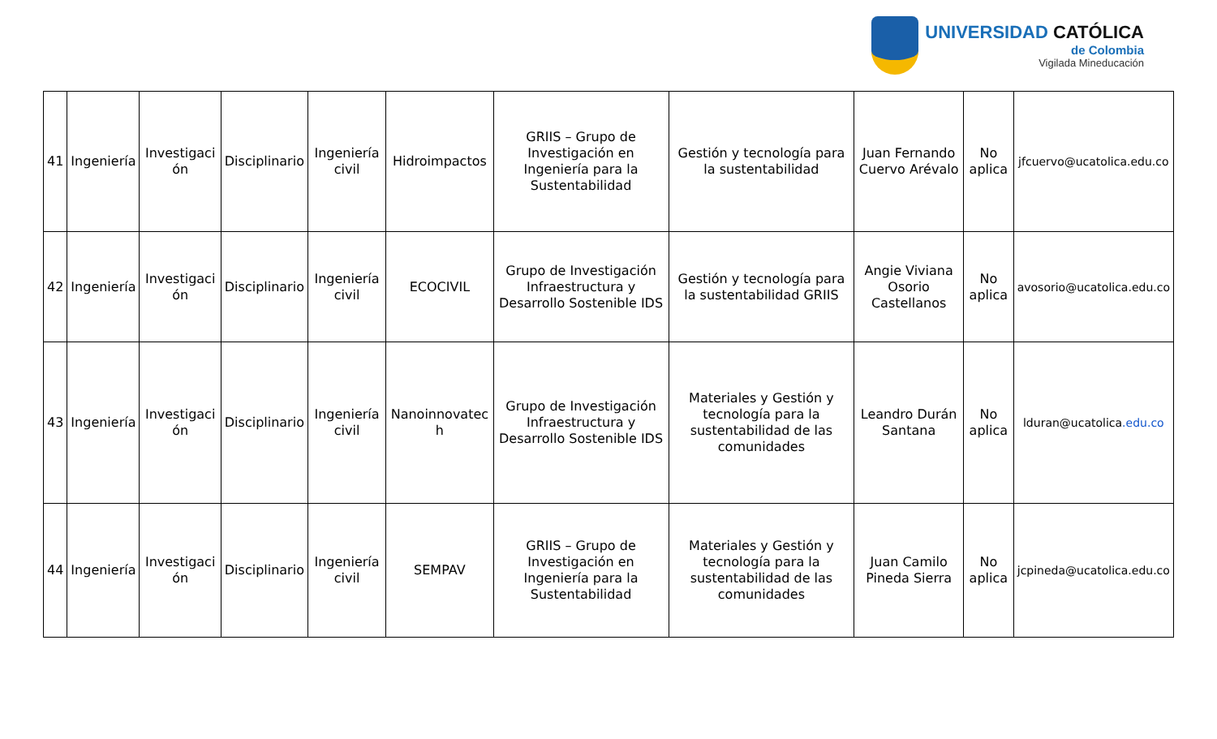UNIVERSIDAD CATÓLICA
de Colombia
Vigilada Mineducación
| 41 | Ingeniería | Investigaci ón | Disciplinario | Ingeniería civil | Hidroimpactos | GRIIS – Grupo de Investigación en Ingeniería para la Sustentabilidad | Gestión y tecnología para la sustentabilidad | Juan Fernando Cuervo Arévalo | No aplica | jfcuervo@ucatolica.edu.co |
| 42 | Ingeniería | Investigaci ón | Disciplinario | Ingeniería civil | ECOCIVIL | Grupo de Investigación Infraestructura y Desarrollo Sostenible IDS | Gestión y tecnología para la sustentabilidad GRIIS | Angie Viviana Osorio Castellanos | No aplica | avosorio@ucatolica.edu.co |
| 43 | Ingeniería | Investigaci ón | Disciplinario | Ingeniería civil | Nanoinnovatec h | Grupo de Investigación Infraestructura y Desarrollo Sostenible IDS | Materiales y Gestión y tecnología para la sustentabilidad de las comunidades | Leandro Durán Santana | No aplica | lduran@ucatolica .edu.co |
| 44 | Ingeniería | Investigaci ón | Disciplinario | Ingeniería civil | SEMPAV | GRIIS – Grupo de Investigación en Ingeniería para la Sustentabilidad | Materiales y Gestión y tecnología para la sustentabilidad de las comunidades | Juan Camilo Pineda Sierra | No aplica | jcpineda@ucatolica.edu.co |